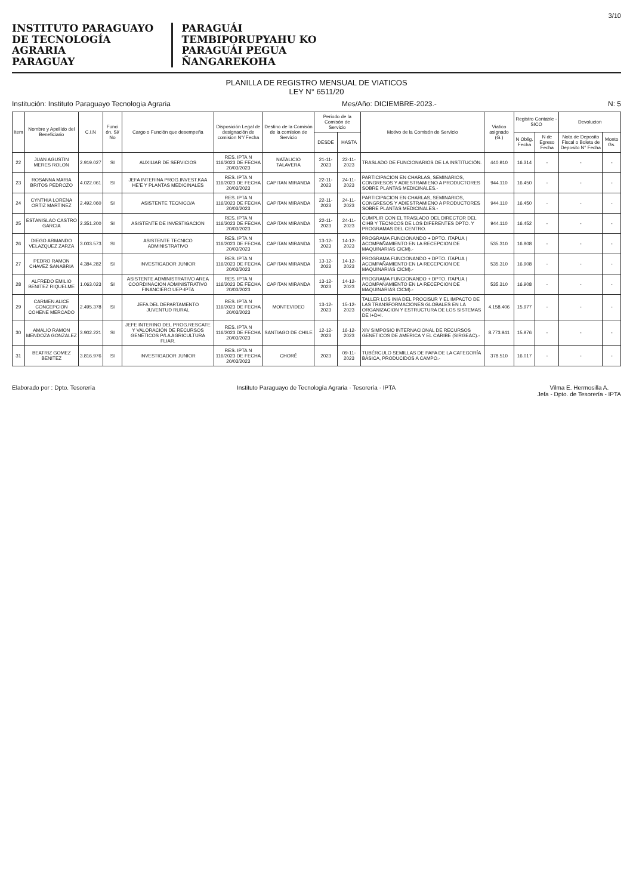3/10
INSTITUTO PARAGUAYO
DE TECNOLOGÍA
AGRARIA
PARAGUAY
PARAGUÁI
TEMBIPORUPYAHU KO
PARAGUÁI PEGUA
ÑANGAREKOHA
PLANILLA DE REGISTRO MENSUAL DE VIATICOS
LEY N° 6511/20
Institución: Instituto Paraguayo Tecnologia Agraria Mes/Año: DICIEMBRE-2023.- N: 5
| Item | Nombre y Apellido del Beneficiario | C.I.N | Funci ón. Si/ No | Cargo o Función que desempeña | Disposición Legal de designación de comision N°/ Fecha | Destino de la Comisón de la comision de Servicio | Periodo de la Comisón de Servicio | | Motivo de la Comisón de Servicio | Viatico asignado (G.) | Registro Contable - SICO | | Devolucion | |
| --- | --- | --- | --- | --- | --- | --- | --- | --- | --- | --- | --- | --- | --- | --- |
| | | | | | | | DESDE | HASTA | | | N Oblig. Fecha | N de Egreso Fecha | Nota de Deposito Fiscal o Boleta de Deposito N° Fecha | Monto Gs. |
| 22 | JUAN AGUSTIN MERES ROLON | 2.919.027 | SI | AUXILIAR DE SERVICIOS | RES. IPTA N 116/2023 DE FECHA 20/03/2023 | NATALICIO TALAVERA | 21-11-2023 | 22-11-2023 | TRASLADO DE FUNCIONARIOS DE LA INSTITUCIÓN. | 440.910 | 16.314 | - | - | - |
| 23 | ROSANNA MARIA BRITOS PEDROZO | 4.022.061 | SI | JEFA INTERINA PROG.INVEST.KAA HE'E Y PLANTAS MEDICINALES | RES. IPTA N 116/2023 DE FECHA 20/03/2023 | CAPITAN MIRANDA | 22-11-2023 | 24-11-2023 | PARTICIPACION EN CHARLAS, SEMINARIOS, CONGRESOS Y ADIESTRAMIENO A PRODUCTORES SOBRE PLANTAS MEDICINALES.- | 944.110 | 16.450 | - | - | - |
| 24 | CYNTHIA LORENA ORTIZ MARTINEZ | 2.492.060 | SI | ASISTENTE TECNICO/A | RES. IPTA N 116/2023 DE FECHA 20/03/2023 | CAPITAN MIRANDA | 22-11-2023 | 24-11-2023 | PARTICIPACION EN CHARLAS, SEMINARIOS, CONGRESOS Y ADIESTRAMIENO A PRODUCTORES SOBRE PLANTAS MEDICINALES.- | 944.110 | 16.450 | - | - | - |
| 25 | ESTANISLAO CASTRO GARCIA | 2.351.200 | SI | ASISTENTE DE INVESTIGACION | RES. IPTA N 116/2023 DE FECHA 20/03/2023 | CAPITAN MIRANDA | 22-11-2023 | 24-11-2023 | CUMPLIR CON EL TRASLADO DEL DIRECTOR DEL CIHB Y TECNICOS DE LOS DIFERENTES DPTO. Y PROGRAMAS DEL CENTRO. | 944.110 | 16.452 | - | - | - |
| 26 | DIEGO ARMANDO VELAZQUEZ ZARZA | 3.003.573 | SI | ASISTENTE TECNICO ADMINISTRATIVO | RES. IPTA N 116/2023 DE FECHA 20/03/2023 | CAPITAN MIRANDA | 13-12-2023 | 14-12-2023 | PROGRAMA FUNCIONANDO + DPTO. ITAPUA ( ACOMPAÑAMIENTO EN LA RECEPCION DE MAQUINARIAS CICM).- | 535.310 | 16.908 | - | - | - |
| 27 | PEDRO RAMON CHAVEZ SANABRIA | 4.384.282 | SI | INVESTIGADOR JUNIOR | RES. IPTA N 116/2023 DE FECHA 20/03/2023 | CAPITAN MIRANDA | 13-12-2023 | 14-12-2023 | PROGRAMA FUNCIONANDO + DPTO. ITAPUA ( ACOMPAÑAMIENTO EN LA RECEPCION DE MAQUINARIAS CICM).- | 535.310 | 16.908 | - | - | - |
| 28 | ALFREDO EMILIO BENITEZ RIQUELME | 1.063.023 | SI | ASISTENTE ADMINISTRATIVO AREA COORDINACION ADMINISTRATIVO FINANCIERO UEP-IPTA | RES. IPTA N 116/2023 DE FECHA 20/03/2023 | CAPITAN MIRANDA | 13-12-2023 | 14-12-2023 | PROGRAMA FUNCIONANDO + DPTO. ITAPUA ( ACOMPAÑAMIENTO EN LA RECEPCION DE MAQUINARIAS CICM).- | 535.310 | 16.908 | - | - | - |
| 29 | CARMEN ALICE CONCEPCION COHENE MERCADO | 2.495.378 | SI | JEFA DEL DEPARTAMENTO JUVENTUD RURAL | RES. IPTA N 116/2023 DE FECHA 20/03/2023 | MONTEVIDEO | 13-12-2023 | 15-12-2023 | TALLER LOS INIA DEL PROCISUR Y EL IMPACTO DE LAS TRANSFORMACIONES GLOBALES EN LA ORGANIZACION Y ESTRUCTURA DE LOS SISTEMAS DE I+D+I. | 4.158.406 | 15.977 | - | - | - |
| 30 | AMALIO RAMON MENDOZA GONZALEZ | 3.902.221 | SI | JEFE INTERINO DEL PROG.RESCATE Y VALORACIÓN DE RECURSOS GENÉTICOS P/LA AGRICULTURA FLIAR. | RES. IPTA N 116/2023 DE FECHA 20/03/2023 | SANTIAGO DE CHILE | 12-12-2023 | 16-12-2023 | XIV SIMPOSIO INTERNACIONAL DE RECURSOS GENETICOS DE AMERICA Y EL CARIBE (SIRGEAC).- | 8.773.941 | 15.976 | - | - | - |
| 31 | BEATRIZ GOMEZ BENITEZ | 3.816.976 | SI | INVESTIGADOR JUNIOR | RES. IPTA N 116/2023 DE FECHA 20/03/2023 | CHORÉ | 2023 | 09-11-2023 | TUBÉRCULO SEMILLAS DE PAPA DE LA CATEGORÍA BÁSICA, PRODUCIDOS A CAMPO.- | 378.510 | 16.017 | - | - | - |
Elaborado por : Dpto. Tesorería Instituto Paraguayo de Tecnología Agraria · Tesorería · IPTA
Vilma E. Hermosilla A.
Jefa - Dpto. de Tesorería - IPTA